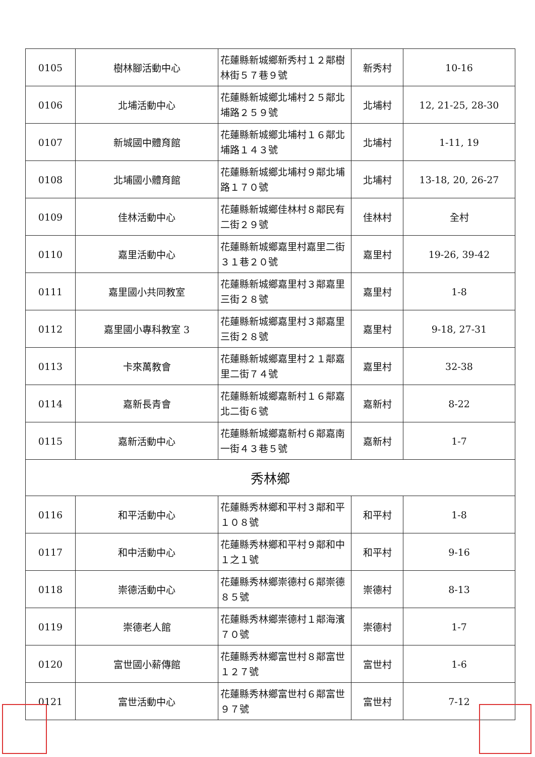| 0105 | 樹林腳活動中心 | 花蓮縣新城鄉新秀村１２鄰樹林街５７巷９號 | 新秀村 | 10-16 |
| 0106 | 北埔活動中心 | 花蓮縣新城鄉北埔村２５鄰北埔路２５９號 | 北埔村 | 12, 21-25, 28-30 |
| 0107 | 新城國中體育館 | 花蓮縣新城鄉北埔村１６鄰北埔路１４３號 | 北埔村 | 1-11, 19 |
| 0108 | 北埔國小體育館 | 花蓮縣新城鄉北埔村９鄰北埔路１７０號 | 北埔村 | 13-18, 20, 26-27 |
| 0109 | 佳林活動中心 | 花蓮縣新城鄉佳林村８鄰民有二街２９號 | 佳林村 | 全村 |
| 0110 | 嘉里活動中心 | 花蓮縣新城鄉嘉里村嘉里二街３１巷２０號 | 嘉里村 | 19-26, 39-42 |
| 0111 | 嘉里國小共同教室 | 花蓮縣新城鄉嘉里村３鄰嘉里三街２８號 | 嘉里村 | 1-8 |
| 0112 | 嘉里國小專科教室 3 | 花蓮縣新城鄉嘉里村３鄰嘉里三街２８號 | 嘉里村 | 9-18, 27-31 |
| 0113 | 卡來萬教會 | 花蓮縣新城鄉嘉里村２１鄰嘉里二街７４號 | 嘉里村 | 32-38 |
| 0114 | 嘉新長青會 | 花蓮縣新城鄉嘉新村１６鄰嘉北二街６號 | 嘉新村 | 8-22 |
| 0115 | 嘉新活動中心 | 花蓮縣新城鄉嘉新村６鄰嘉南一街４３巷５號 | 嘉新村 | 1-7 |
| 秀林鄉 | | | | |
| 0116 | 和平活動中心 | 花蓮縣秀林鄉和平村３鄰和平１０８號 | 和平村 | 1-8 |
| 0117 | 和中活動中心 | 花蓮縣秀林鄉和平村９鄰和中１之１號 | 和平村 | 9-16 |
| 0118 | 崇德活動中心 | 花蓮縣秀林鄉崇德村６鄰崇德８５號 | 崇德村 | 8-13 |
| 0119 | 崇德老人館 | 花蓮縣秀林鄉崇德村１鄰海濱７０號 | 崇德村 | 1-7 |
| 0120 | 富世國小薪傳館 | 花蓮縣秀林鄉富世村８鄰富世１２７號 | 富世村 | 1-6 |
| 0121 | 富世活動中心 | 花蓮縣秀林鄉富世村６鄰富世９７號 | 富世村 | 7-12 |